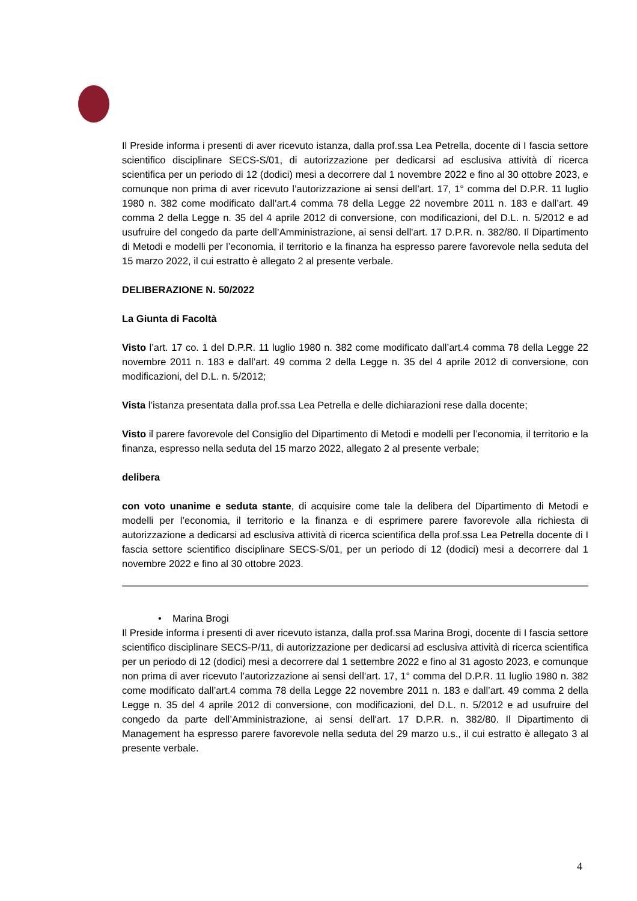Il Preside informa i presenti di aver ricevuto istanza, dalla prof.ssa Lea Petrella, docente di I fascia settore scientifico disciplinare SECS-S/01, di autorizzazione per dedicarsi ad esclusiva attività di ricerca scientifica per un periodo di 12 (dodici) mesi a decorrere dal 1 novembre 2022 e fino al 30 ottobre 2023, e comunque non prima di aver ricevuto l’autorizzazione ai sensi dell’art. 17, 1° comma del D.P.R. 11 luglio 1980 n. 382 come modificato dall’art.4 comma 78 della Legge 22 novembre 2011 n. 183 e dall’art. 49 comma 2 della Legge n. 35 del 4 aprile 2012 di conversione, con modificazioni, del D.L. n. 5/2012 e ad usufruire del congedo da parte dell’Amministrazione, ai sensi dell'art. 17 D.P.R. n. 382/80. Il Dipartimento di Metodi e modelli per l’economia, il territorio e la finanza ha espresso parere favorevole nella seduta del 15 marzo 2022, il cui estratto è allegato 2 al presente verbale.
DELIBERAZIONE N. 50/2022
La Giunta di Facoltà
Visto l’art. 17 co. 1 del D.P.R. 11 luglio 1980 n. 382 come modificato dall’art.4 comma 78 della Legge 22 novembre 2011 n. 183 e dall’art. 49 comma 2 della Legge n. 35 del 4 aprile 2012 di conversione, con modificazioni, del D.L. n. 5/2012;
Vista l’istanza presentata dalla prof.ssa Lea Petrella e delle dichiarazioni rese dalla docente;
Visto il parere favorevole del Consiglio del Dipartimento di Metodi e modelli per l’economia, il territorio e la finanza, espresso nella seduta del 15 marzo 2022, allegato 2 al presente verbale;
delibera
con voto unanime e seduta stante, di acquisire come tale la delibera del Dipartimento di Metodi e modelli per l’economia, il territorio e la finanza e di esprimere parere favorevole alla richiesta di autorizzazione a dedicarsi ad esclusiva attività di ricerca scientifica della prof.ssa Lea Petrella docente di I fascia settore scientifico disciplinare SECS-S/01, per un periodo di 12 (dodici) mesi a decorrere dal 1 novembre 2022 e fino al 30 ottobre 2023.
• Marina Brogi
Il Preside informa i presenti di aver ricevuto istanza, dalla prof.ssa Marina Brogi, docente di I fascia settore scientifico disciplinare SECS-P/11, di autorizzazione per dedicarsi ad esclusiva attività di ricerca scientifica per un periodo di 12 (dodici) mesi a decorrere dal 1 settembre 2022 e fino al 31 agosto 2023, e comunque non prima di aver ricevuto l’autorizzazione ai sensi dell’art. 17, 1° comma del D.P.R. 11 luglio 1980 n. 382 come modificato dall’art.4 comma 78 della Legge 22 novembre 2011 n. 183 e dall’art. 49 comma 2 della Legge n. 35 del 4 aprile 2012 di conversione, con modificazioni, del D.L. n. 5/2012 e ad usufruire del congedo da parte dell’Amministrazione, ai sensi dell'art. 17 D.P.R. n. 382/80. Il Dipartimento di Management ha espresso parere favorevole nella seduta del 29 marzo u.s., il cui estratto è allegato 3 al presente verbale.
4